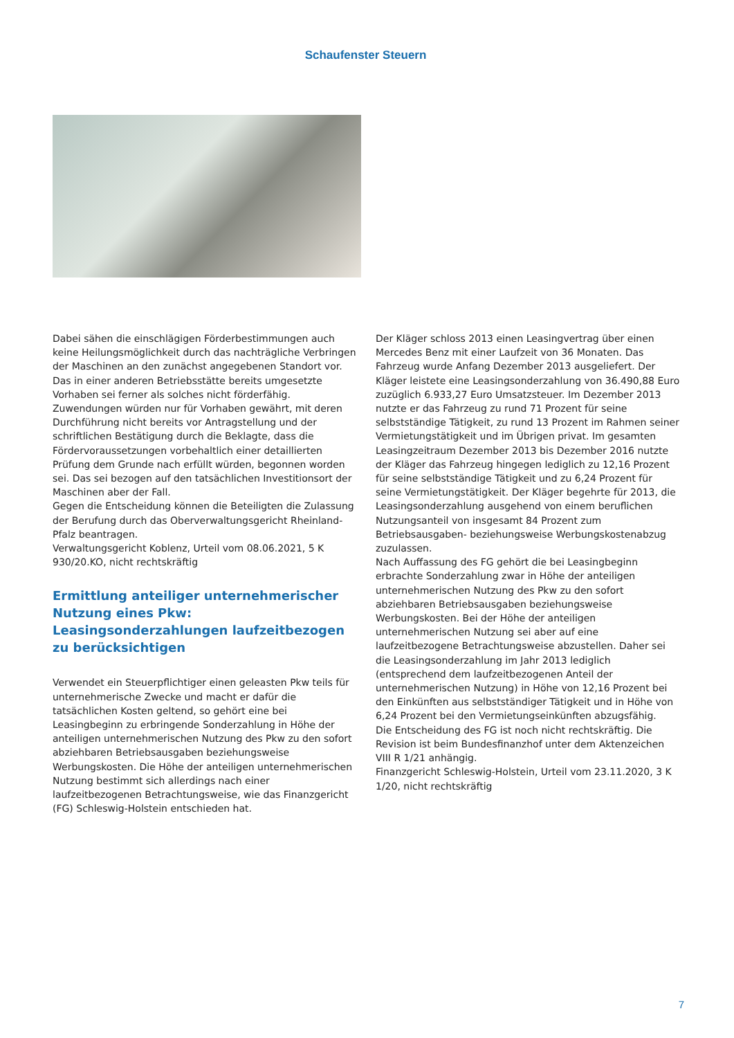Schaufenster Steuern
Dabei sähen die einschlägigen Förderbestimmungen auch keine Heilungsmöglichkeit durch das nachträgliche Verbringen der Maschinen an den zunächst angegebenen Standort vor. Das in einer anderen Betriebsstätte bereits umgesetzte Vorhaben sei ferner als solches nicht förderfähig. Zuwendungen würden nur für Vorhaben gewährt, mit deren Durchführung nicht bereits vor Antragstellung und der schriftlichen Bestätigung durch die Beklagte, dass die Fördervoraussetzungen vorbehaltlich einer detaillierten Prüfung dem Grunde nach erfüllt würden, begonnen worden sei. Das sei bezogen auf den tatsächlichen Investitionsort der Maschinen aber der Fall.
Gegen die Entscheidung können die Beteiligten die Zulassung der Berufung durch das Oberverwaltungsgericht Rheinland-Pfalz beantragen.
Verwaltungsgericht Koblenz, Urteil vom 08.06.2021, 5 K 930/20.KO, nicht rechtskräftig
Ermittlung anteiliger unternehmerischer Nutzung eines Pkw: Leasingsonderzahlungen laufzeitbezogen zu berücksichtigen
Verwendet ein Steuerpflichtiger einen geleasten Pkw teils für unternehmerische Zwecke und macht er dafür die tatsächlichen Kosten geltend, so gehört eine bei Leasingbeginn zu erbringende Sonderzahlung in Höhe der anteiligen unternehmerischen Nutzung des Pkw zu den sofort abziehbaren Betriebsausgaben beziehungsweise Werbungskosten. Die Höhe der anteiligen unternehmerischen Nutzung bestimmt sich allerdings nach einer laufzeitbezogenen Betrachtungsweise, wie das Finanzgericht (FG) Schleswig-Holstein entschieden hat.
Der Kläger schloss 2013 einen Leasingvertrag über einen Mercedes Benz mit einer Laufzeit von 36 Monaten. Das Fahrzeug wurde Anfang Dezember 2013 ausgeliefert. Der Kläger leistete eine Leasingsonderzahlung von 36.490,88 Euro zuzüglich 6.933,27 Euro Umsatzsteuer. Im Dezember 2013 nutzte er das Fahrzeug zu rund 71 Prozent für seine selbstständige Tätigkeit, zu rund 13 Prozent im Rahmen seiner Vermietungstätigkeit und im Übrigen privat. Im gesamten Leasingzeitraum Dezember 2013 bis Dezember 2016 nutzte der Kläger das Fahrzeug hingegen lediglich zu 12,16 Prozent für seine selbstständige Tätigkeit und zu 6,24 Prozent für seine Vermietungstätigkeit. Der Kläger begehrte für 2013, die Leasingsonderzahlung ausgehend von einem beruflichen Nutzungsanteil von insgesamt 84 Prozent zum Betriebsausgaben- beziehungsweise Werbungskostenabzug zuzulassen.
Nach Auffassung des FG gehört die bei Leasingbeginn erbrachte Sonderzahlung zwar in Höhe der anteiligen unternehmerischen Nutzung des Pkw zu den sofort abziehbaren Betriebsausgaben beziehungsweise Werbungskosten. Bei der Höhe der anteiligen unternehmerischen Nutzung sei aber auf eine laufzeitbezogene Betrachtungsweise abzustellen. Daher sei die Leasingsonderzahlung im Jahr 2013 lediglich (entsprechend dem laufzeitbezogenen Anteil der unternehmerischen Nutzung) in Höhe von 12,16 Prozent bei den Einkünften aus selbstständiger Tätigkeit und in Höhe von 6,24 Prozent bei den Vermietungseinkünften abzugsfähig.
Die Entscheidung des FG ist noch nicht rechtskräftig. Die Revision ist beim Bundesfinanzhof unter dem Aktenzeichen VIII R 1/21 anhängig.
Finanzgericht Schleswig-Holstein, Urteil vom 23.11.2020, 3 K 1/20, nicht rechtskräftig
7